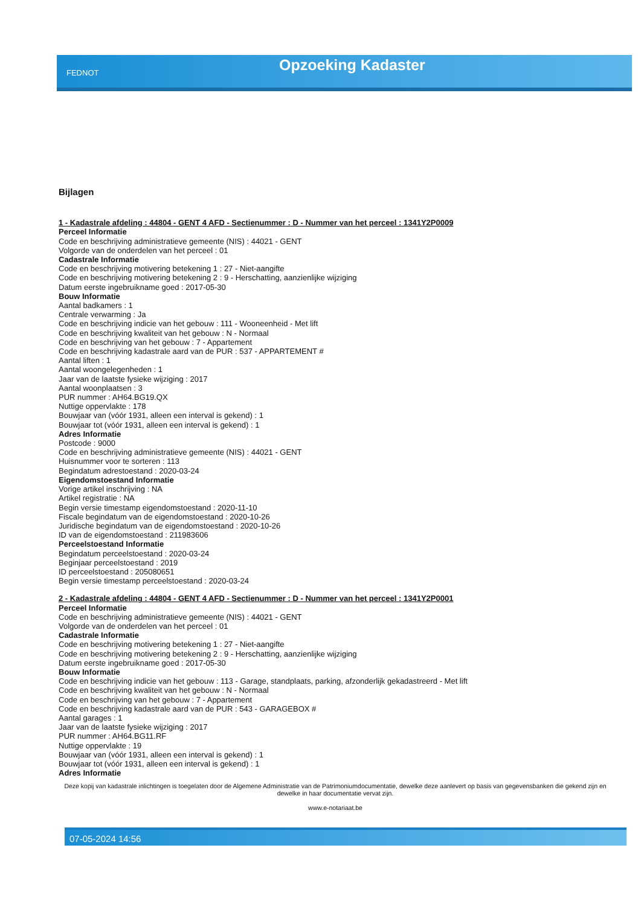FEDNOT Opzoeking Kadaster
Bijlagen
1 - Kadastrale afdeling : 44804 - GENT 4 AFD - Sectienummer : D - Nummer van het perceel : 1341Y2P0009
Perceel Informatie
Code en beschrijving administratieve gemeente (NIS) : 44021 - GENT
Volgorde van de onderdelen van het perceel : 01
Cadastrale Informatie
Code en beschrijving motivering betekening 1 : 27 - Niet-aangifte
Code en beschrijving motivering betekening 2 : 9 - Herschatting, aanzienlijke wijziging
Datum eerste ingebruikname goed : 2017-05-30
Bouw Informatie
Aantal badkamers : 1
Centrale verwarming : Ja
Code en beschrijving indicie van het gebouw : 111 - Wooneenheid - Met lift
Code en beschrijving kwaliteit van het gebouw : N - Normaal
Code en beschrijving van het gebouw : 7 - Appartement
Code en beschrijving kadastrale aard van de PUR : 537 - APPARTEMENT #
Aantal liften : 1
Aantal woongelegenheden : 1
Jaar van de laatste fysieke wijziging : 2017
Aantal woonplaatsen : 3
PUR nummer : AH64.BG19.QX
Nuttige oppervlakte : 178
Bouwjaar van (vóór 1931, alleen een interval is gekend) : 1
Bouwjaar tot (vóór 1931, alleen een interval is gekend) : 1
Adres Informatie
Postcode : 9000
Code en beschrijving administratieve gemeente (NIS) : 44021 - GENT
Huisnummer voor te sorteren : 113
Begindatum adrestoestand : 2020-03-24
Eigendomstoestand Informatie
Vorige artikel inschrijving : NA
Artikel registratie : NA
Begin versie timestamp eigendomstoestand : 2020-11-10
Fiscale begindatum van de eigendomstoestand : 2020-10-26
Juridische begindatum van de eigendomstoestand : 2020-10-26
ID van de eigendomstoestand : 211983606
Perceelstoestand Informatie
Begindatum perceelstoestand : 2020-03-24
Beginjaar perceelstoestand : 2019
ID perceelstoestand : 205080651
Begin versie timestamp perceelstoestand : 2020-03-24
2 - Kadastrale afdeling : 44804 - GENT 4 AFD - Sectienummer : D - Nummer van het perceel : 1341Y2P0001
Perceel Informatie
Code en beschrijving administratieve gemeente (NIS) : 44021 - GENT
Volgorde van de onderdelen van het perceel : 01
Cadastrale Informatie
Code en beschrijving motivering betekening 1 : 27 - Niet-aangifte
Code en beschrijving motivering betekening 2 : 9 - Herschatting, aanzienlijke wijziging
Datum eerste ingebruikname goed : 2017-05-30
Bouw Informatie
Code en beschrijving indicie van het gebouw : 113 - Garage, standplaats, parking, afzonderlijk gekadastreerd - Met lift
Code en beschrijving kwaliteit van het gebouw : N - Normaal
Code en beschrijving van het gebouw : 7 - Appartement
Code en beschrijving kadastrale aard van de PUR : 543 - GARAGEBOX #
Aantal garages : 1
Jaar van de laatste fysieke wijziging : 2017
PUR nummer : AH64.BG11.RF
Nuttige oppervlakte : 19
Bouwjaar van (vóór 1931, alleen een interval is gekend) : 1
Bouwjaar tot (vóór 1931, alleen een interval is gekend) : 1
Adres Informatie
Deze kopij van kadastrale inlichtingen is toegelaten door de Algemene Administratie van de Patrimoniumdocumentatie, dewelke deze aanlevert op basis van gegevensbanken die gekend zijn en dewelke in haar documentatie vervat zijn.
www.e-notariaat.be
07-05-2024 14:56